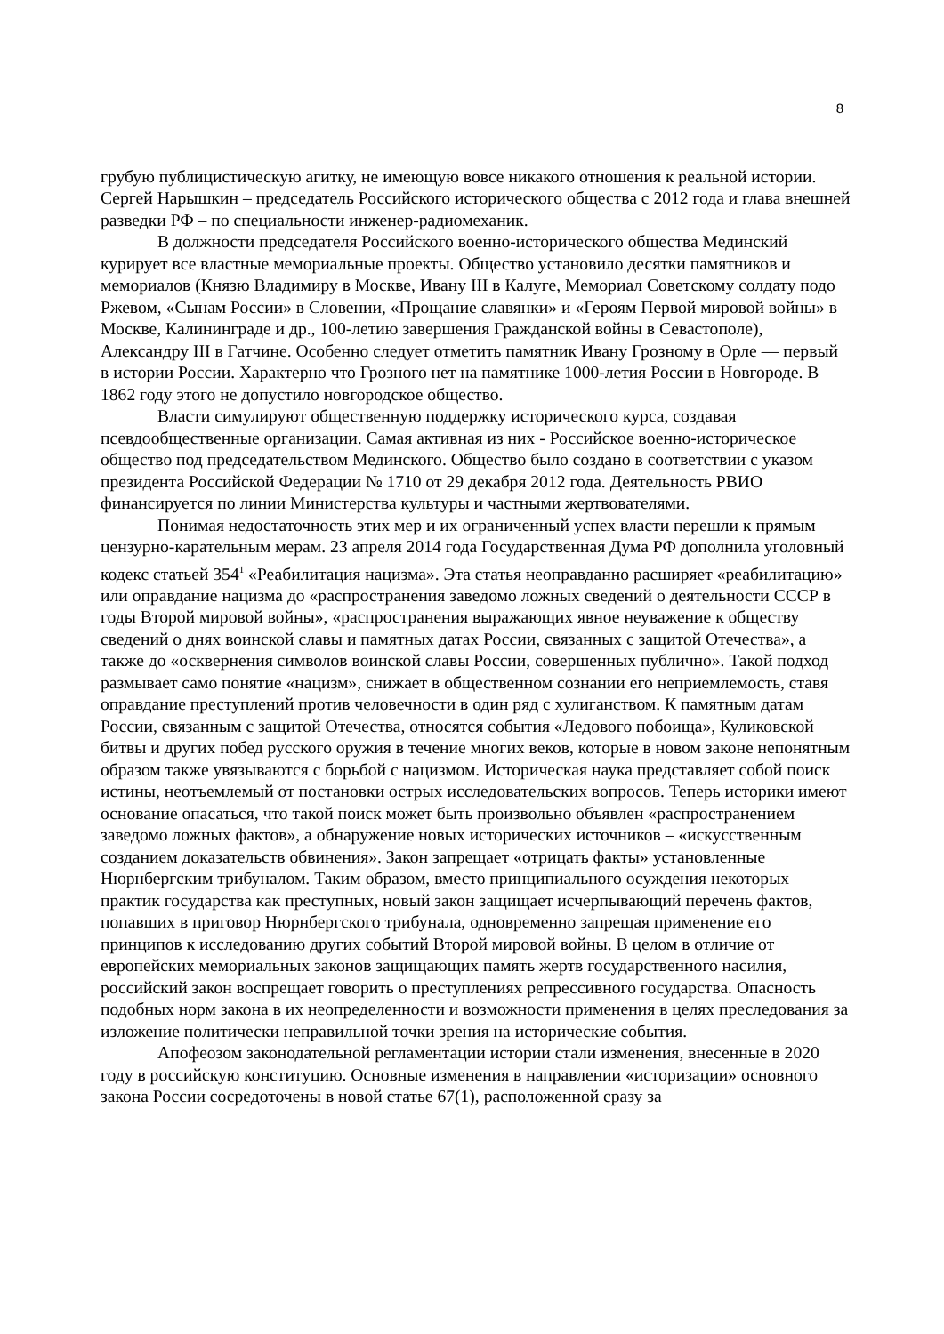8
грубую публицистическую агитку, не имеющую вовсе никакого отношения к реальной истории. Сергей Нарышкин – председатель Российского исторического общества с 2012 года и глава внешней разведки РФ – по специальности инженер-радиомеханик.
В должности председателя Российского военно-исторического общества Мединский курирует все властные мемориальные проекты. Общество установило десятки памятников и мемориалов (Князю Владимиру в Москве, Ивану III в Калуге, Мемориал Советскому солдату подо Ржевом, «Сынам России» в Словении, «Прощание славянки» и «Героям Первой мировой войны» в Москве, Калининграде и др., 100-летию завершения Гражданской войны в Севастополе), Александру III в Гатчине. Особенно следует отметить памятник Ивану Грозному в Орле — первый в истории России. Характерно что Грозного нет на памятнике 1000-летия России в Новгороде. В 1862 году этого не допустило новгородское общество.
Власти симулируют общественную поддержку исторического курса, создавая псевдообщественные организации. Самая активная из них - Российское военно-историческое общество под председательством Мединского. Общество было создано в соответствии с указом президента Российской Федерации № 1710 от 29 декабря 2012 года. Деятельность РВИО финансируется по линии Министерства культуры и частными жертвователями.
Понимая недостаточность этих мер и их ограниченный успех власти перешли к прямым цензурно-карательным мерам. 23 апреля 2014 года Государственная Дума РФ дополнила уголовный кодекс статьей 354<sup>1</sup> «Реабилитация нацизма». Эта статья неоправданно расширяет «реабилитацию» или оправдание нацизма до «распространения заведомо ложных сведений о деятельности СССР в годы Второй мировой войны», «распространения выражающих явное неуважение к обществу сведений о днях воинской славы и памятных датах России, связанных с защитой Отечества», а также до «осквернения символов воинской славы России, совершенных публично». Такой подход размывает само понятие «нацизм», снижает в общественном сознании его неприемлемость, ставя оправдание преступлений против человечности в один ряд с хулиганством. К памятным датам России, связанным с защитой Отечества, относятся события «Ледового побоища», Куликовской битвы и других побед русского оружия в течение многих веков, которые в новом законе непонятным образом также увязываются с борьбой с нацизмом. Историческая наука представляет собой поиск истины, неотъемлемый от постановки острых исследовательских вопросов. Теперь историки имеют основание опасаться, что такой поиск может быть произвольно объявлен «распространением заведомо ложных фактов», а обнаружение новых исторических источников – «искусственным созданием доказательств обвинения». Закон запрещает «отрицать факты» установленные Нюрнбергским трибуналом. Таким образом, вместо принципиального осуждения некоторых практик государства как преступных, новый закон защищает исчерпывающий перечень фактов, попавших в приговор Нюрнбергского трибунала, одновременно запрещая применение его принципов к исследованию других событий Второй мировой войны. В целом в отличие от европейских мемориальных законов защищающих память жертв государственного насилия, российский закон воспрещает говорить о преступлениях репрессивного государства. Опасность подобных норм закона в их неопределенности и возможности применения в целях преследования за изложение политически неправильной точки зрения на исторические события.
Апофеозом законодательной регламентации истории стали изменения, внесенные в 2020 году в российскую конституцию. Основные изменения в направлении «историзации» основного закона России сосредоточены в новой статье 67(1), расположенной сразу за